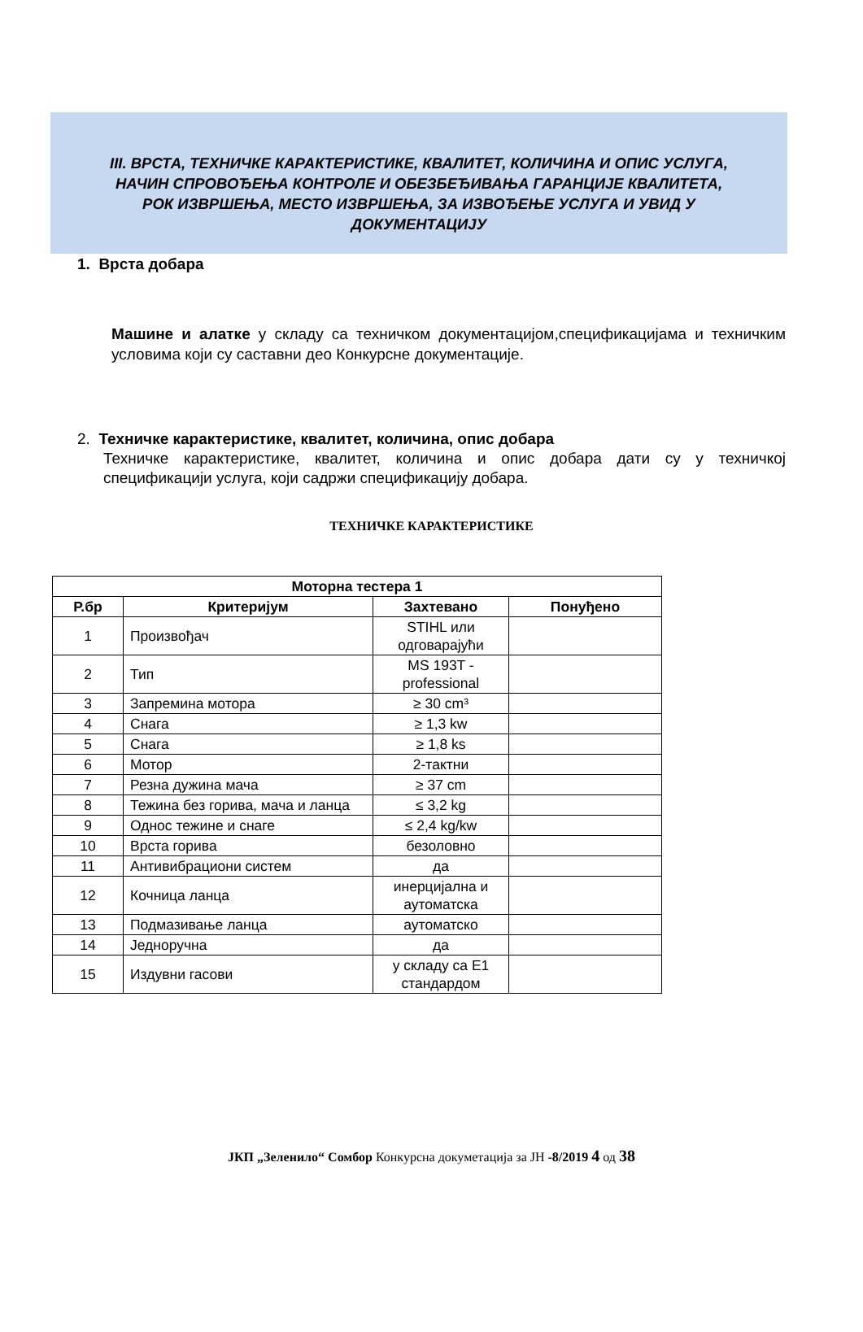III. ВРСТА, ТЕХНИЧКЕ КАРАКТЕРИСТИКЕ, КВАЛИТЕТ, КОЛИЧИНА И ОПИС УСЛУГА,
НАЧИН СПРОВОЂЕЊА КОНТРОЛЕ И ОБЕЗБЕЂИВАЊА ГАРАНЦИЈЕ КВАЛИТЕТА,
РОК ИЗВРШЕЊА, МЕСТО ИЗВРШЕЊА, ЗА ИЗВОЂЕЊЕ УСЛУГА И УВИД У
ДОКУМЕНТАЦИЈУ
1. Врста добара
Машине и алатке у складу са техничком документацијом,спецификацијама и техничким условима који су саставни део Конкурсне документације.
2. Техничке карактеристике, квалитет, количина, опис добара
Техничке карактеристике, квалитет, количина и опис добара дати су у техничкој спецификацији услуга, који садржи спецификацију добара.
ТЕХНИЧКЕ КАРАКТЕРИСТИКЕ
| Моторна тестера 1 | | | |
| --- | --- | --- | --- |
| Р.бр | Критеријум | Захтевано | Понуђено |
| 1 | Произвођач | STIHL или одговарајући | |
| 2 | Тип | MS 193T - professional | |
| 3 | Запремина мотора | ≥ 30 cm³ | |
| 4 | Снага | ≥ 1,3 kw | |
| 5 | Снага | ≥ 1,8 ks | |
| 6 | Мотор | 2-тактни | |
| 7 | Резна дужина мача | ≥ 37 cm | |
| 8 | Тежина без горива, мача и ланца | ≤ 3,2 kg | |
| 9 | Однос тежине и снаге | ≤ 2,4 kg/kw | |
| 10 | Врста горива | безоловно | |
| 11 | Антивибрациони систем | да | |
| 12 | Кочница ланца | инерцијална и аутоматска | |
| 13 | Подмазивање ланца | аутоматско | |
| 14 | Једноручна | да | |
| 15 | Издувни гасови | у складу са Е1 стандардом | |
ЈКП „Зеленило“ Сомбор Конкурсна докуметација за ЈН -8/2019 4 од 38